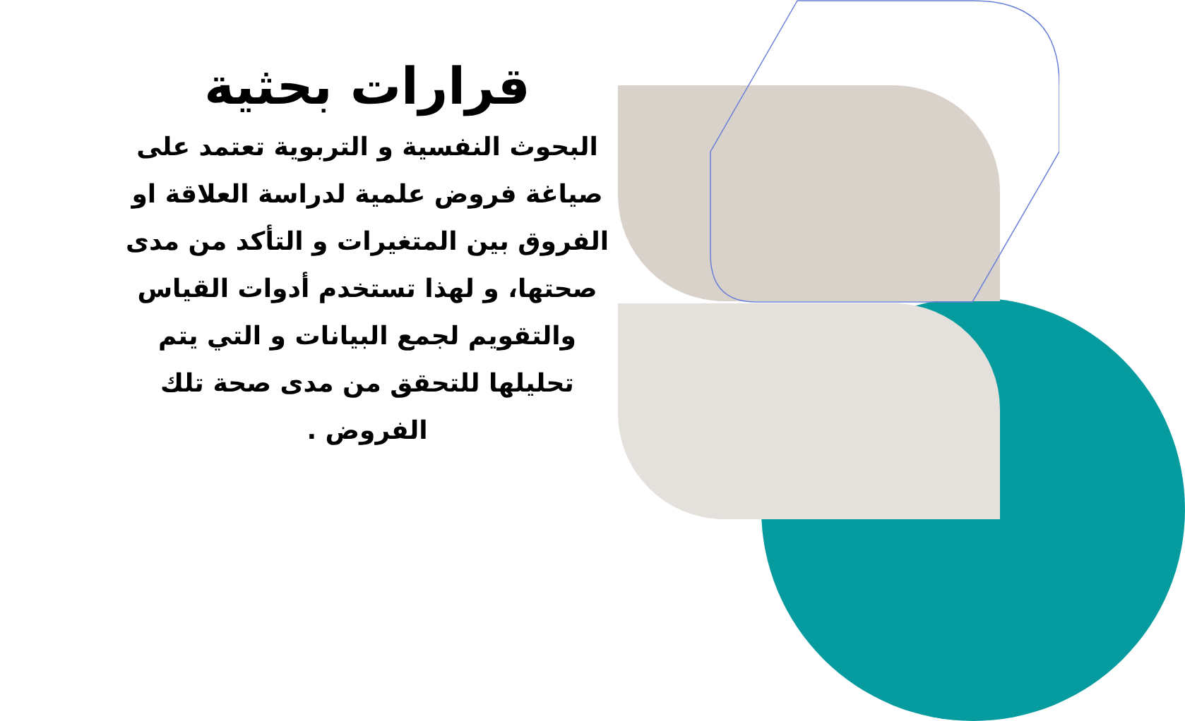قرارات بحثية
البحوث النفسية و التربوية تعتمد على صياغة فروض علمية لدراسة العلاقة او الفروق بين المتغيرات و التأكد من مدى صحتها، و لهذا تستخدم أدوات القياس والتقويم لجمع البيانات و التي يتم تحليلها للتحقق من مدى صحة تلك الفروض .